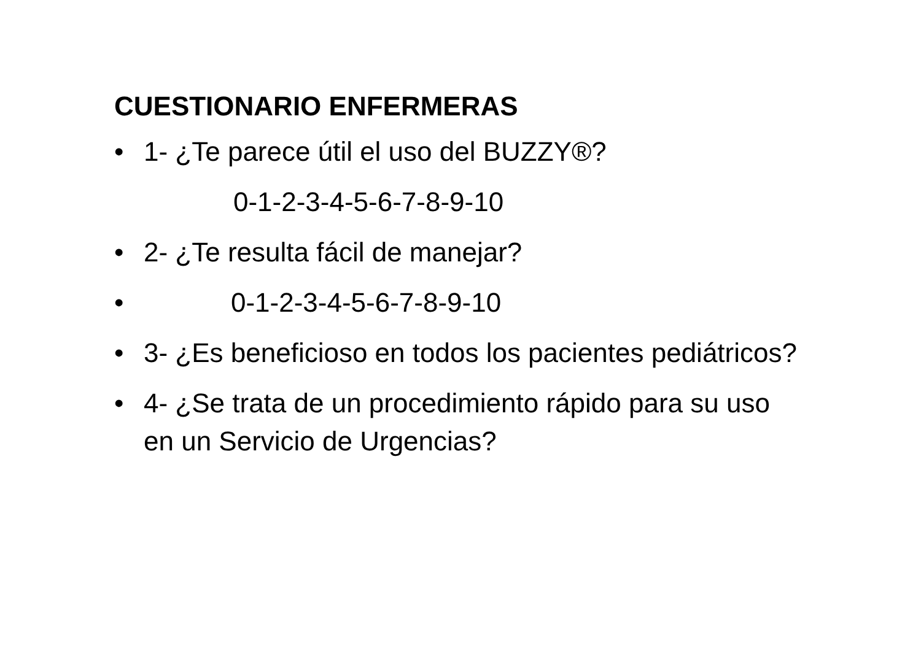CUESTIONARIO ENFERMERAS
• 1- ¿Te parece útil el uso del BUZZY®?
0-1-2-3-4-5-6-7-8-9-10
• 2- ¿Te resulta fácil de manejar?
• 0-1-2-3-4-5-6-7-8-9-10
• 3- ¿Es beneficioso en todos los pacientes pediátricos?
• 4- ¿Se trata de un procedimiento rápido para su uso en un Servicio de Urgencias?